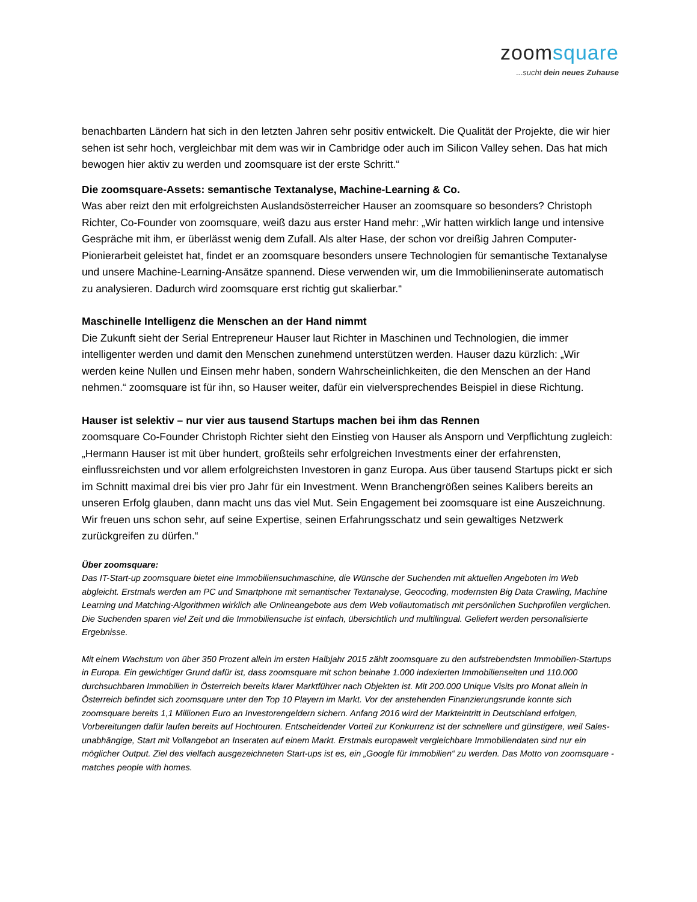zoomsquare
...sucht dein neues Zuhause
benachbarten Ländern hat sich in den letzten Jahren sehr positiv entwickelt. Die Qualität der Projekte, die wir hier sehen ist sehr hoch, vergleichbar mit dem was wir in Cambridge oder auch im Silicon Valley sehen. Das hat mich bewogen hier aktiv zu werden und zoomsquare ist der erste Schritt.“
Die zoomsquare-Assets: semantische Textanalyse, Machine-Learning & Co.
Was aber reizt den mit erfolgreichsten Auslandsösterreicher Hauser an zoomsquare so besonders? Christoph Richter, Co-Founder von zoomsquare, weiß dazu aus erster Hand mehr: „Wir hatten wirklich lange und intensive Gespräche mit ihm, er überlässt wenig dem Zufall. Als alter Hase, der schon vor dreißig Jahren Computer-Pionierarbeit geleistet hat, findet er an zoomsquare besonders unsere Technologien für semantische Textanalyse und unsere Machine-Learning-Ansätze spannend. Diese verwenden wir, um die Immobilieninserate automatisch zu analysieren. Dadurch wird zoomsquare erst richtig gut skalierbar.“
Maschinelle Intelligenz die Menschen an der Hand nimmt
Die Zukunft sieht der Serial Entrepreneur Hauser laut Richter in Maschinen und Technologien, die immer intelligenter werden und damit den Menschen zunehmend unterstützen werden. Hauser dazu kürzlich: „Wir werden keine Nullen und Einsen mehr haben, sondern Wahrscheinlichkeiten, die den Menschen an der Hand nehmen.“ zoomsquare ist für ihn, so Hauser weiter, dafür ein vielversprechendes Beispiel in diese Richtung.
Hauser ist selektiv – nur vier aus tausend Startups machen bei ihm das Rennen
zoomsquare Co-Founder Christoph Richter sieht den Einstieg von Hauser als Ansporn und Verpflichtung zugleich: „Hermann Hauser ist mit über hundert, großteils sehr erfolgreichen Investments einer der erfahrensten, einflussreichsten und vor allem erfolgreichsten Investoren in ganz Europa. Aus über tausend Startups pickt er sich im Schnitt maximal drei bis vier pro Jahr für ein Investment. Wenn Branchengrößen seines Kalibers bereits an unseren Erfolg glauben, dann macht uns das viel Mut. Sein Engagement bei zoomsquare ist eine Auszeichnung. Wir freuen uns schon sehr, auf seine Expertise, seinen Erfahrungsschatz und sein gewaltiges Netzwerk zurückgreifen zu dürfen.“
Über zoomsquare:
Das IT-Start-up zoomsquare bietet eine Immobiliensuchmaschine, die Wünsche der Suchenden mit aktuellen Angeboten im Web abgleicht. Erstmals werden am PC und Smartphone mit semantischer Textanalyse, Geocoding, modernsten Big Data Crawling, Machine Learning und Matching-Algorithmen wirklich alle Onlineangebote aus dem Web vollautomatisch mit persönlichen Suchprofilen verglichen. Die Suchenden sparen viel Zeit und die Immobiliensuche ist einfach, übersichtlich und multilingual. Geliefert werden personalisierte Ergebnisse.
Mit einem Wachstum von über 350 Prozent allein im ersten Halbjahr 2015 zählt zoomsquare zu den aufstrebendsten Immobilien-Startups in Europa. Ein gewichtiger Grund dafür ist, dass zoomsquare mit schon beinahe 1.000 indexierten Immobilienseiten und 110.000 durchsuchbaren Immobilien in Österreich bereits klarer Marktführer nach Objekten ist. Mit 200.000 Unique Visits pro Monat allein in Österreich befindet sich zoomsquare unter den Top 10 Playern im Markt. Vor der anstehenden Finanzierungsrunde konnte sich zoomsquare bereits 1,1 Millionen Euro an Investorengeldern sichern. Anfang 2016 wird der Markteintritt in Deutschland erfolgen, Vorbereitungen dafür laufen bereits auf Hochtouren. Entscheidender Vorteil zur Konkurrenz ist der schnellere und günstigere, weil Sales-unabhängige, Start mit Vollangebot an Inseraten auf einem Markt. Erstmals europaweit vergleichbare Immobiliendaten sind nur ein möglicher Output. Ziel des vielfach ausgezeichneten Start-ups ist es, ein „Google für Immobilien“ zu werden. Das Motto von zoomsquare - matches people with homes.